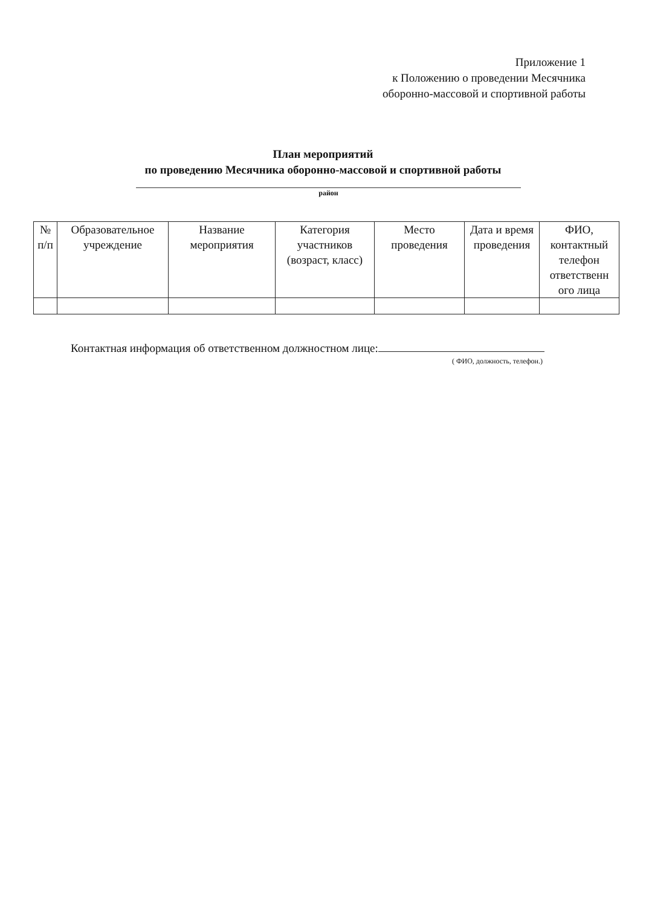Приложение 1
к Положению о проведении Месячника
оборонно-массовой и спортивной работы
План мероприятий
по проведению Месячника оборонно-массовой и спортивной работы
район
| № п/п | Образовательное учреждение | Название мероприятия | Категория участников (возраст, класс) | Место проведения | Дата и время проведения | ФИО, контактный телефон ответственн ого лица |
| --- | --- | --- | --- | --- | --- | --- |
Контактная информация об ответственном должностном лице:
( ФИО, должность, телефон.)